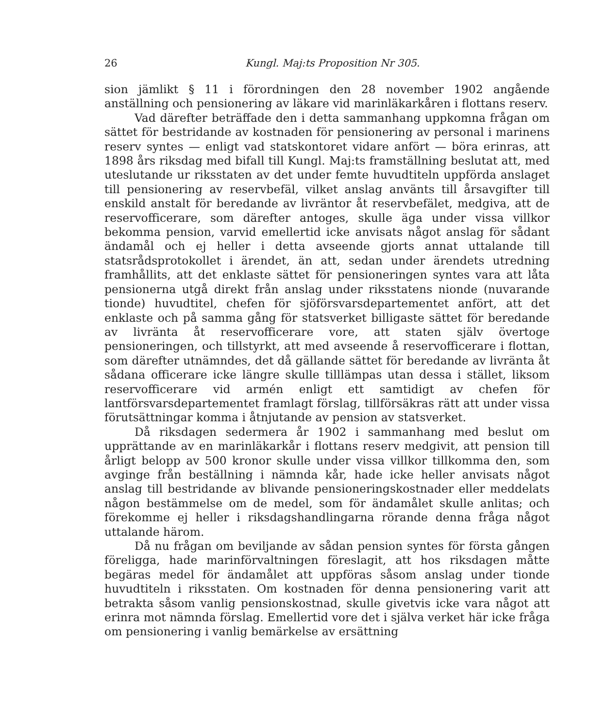26 Kungl. Maj:ts Proposition Nr 305.
sion jämlikt § 11 i förordningen den 28 november 1902 angående anställning och pensionering av läkare vid marinläkarkåren i flottans reserv.
Vad därefter beträffade den i detta sammanhang uppkomna frågan om sättet för bestridande av kostnaden för pensionering av personal i marinens reserv syntes — enligt vad statskontoret vidare anfört — böra erinras, att 1898 års riksdag med bifall till Kungl. Maj:ts framställning beslutat att, med uteslutande ur riksstaten av det under femte huvudtiteln uppförda anslaget till pensionering av reservbefäl, vilket anslag använts till årsavgifter till enskild anstalt för beredande av livräntor åt reservbefälet, medgiva, att de reservofficerare, som därefter antoges, skulle äga under vissa villkor bekomma pension, varvid emellertid icke anvisats något anslag för sådant ändamål och ej heller i detta avseende gjorts annat uttalande till statsrådsprotokollet i ärendet, än att, sedan under ärendets utredning framhållits, att det enklaste sättet för pensioneringen syntes vara att låta pensionerna utgå direkt från anslag under riksstatens nionde (nuvarande tionde) huvudtitel, chefen för sjöförsvarsdepartementet anfört, att det enklaste och på samma gång för statsverket billigaste sättet för beredande av livränta åt reservofficerare vore, att staten själv övertoge pensioneringen, och tillstyrkt, att med avseende å reservofficerare i flottan, som därefter utnämndes, det då gällande sättet för beredande av livränta åt sådana officerare icke längre skulle tilllämpas utan dessa i stället, liksom reservofficerare vid armén enligt ett samtidigt av chefen för lantförsvarsdepartementet framlagt förslag, tillförsäkras rätt att under vissa förutsättningar komma i åtnjutande av pension av statsverket.
Då riksdagen sedermera år 1902 i sammanhang med beslut om upprättande av en marinläkarkår i flottans reserv medgivit, att pension till årligt belopp av 500 kronor skulle under vissa villkor tillkomma den, som avginge från beställning i nämnda kår, hade icke heller anvisats något anslag till bestridande av blivande pensioneringskostnader eller meddelats någon bestämmelse om de medel, som för ändamålet skulle anlitas; och förekomme ej heller i riksdagshandlingarna rörande denna fråga något uttalande härom.
Då nu frågan om beviljande av sådan pension syntes för första gången föreligga, hade marinförvaltningen föreslagit, att hos riksdagen måtte begäras medel för ändamålet att uppföras såsom anslag under tionde huvudtiteln i riksstaten. Om kostnaden för denna pensionering varit att betrakta såsom vanlig pensionskostnad, skulle givetvis icke vara något att erinra mot nämnda förslag. Emellertid vore det i själva verket här icke fråga om pensionering i vanlig bemärkelse av ersättning